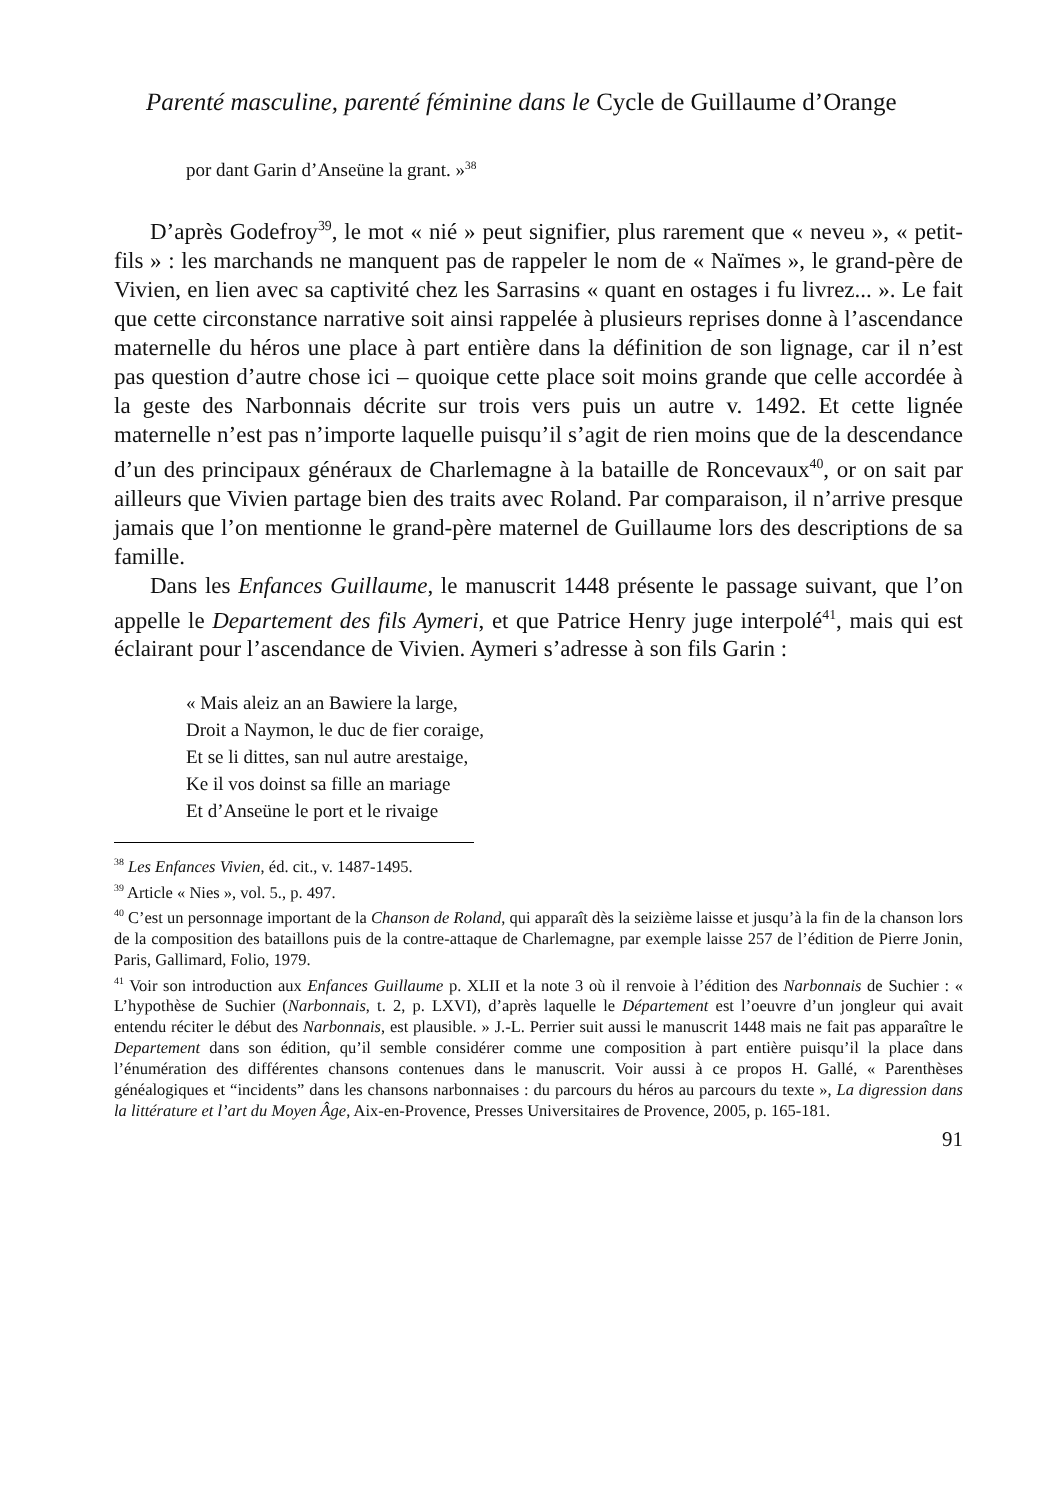Parenté masculine, parenté féminine dans le Cycle de Guillaume d’Orange
por dant Garin d’Anseüne la grant. »<sup>38</sup>
D’après Godefroy<sup>39</sup>, le mot « nié » peut signifier, plus rarement que « neveu », « petit-fils » : les marchands ne manquent pas de rappeler le nom de « Naïmes », le grand-père de Vivien, en lien avec sa captivité chez les Sarrasins « quant en ostages i fu livrez... ». Le fait que cette circonstance narrative soit ainsi rappelée à plusieurs reprises donne à l’ascendance maternelle du héros une place à part entière dans la définition de son lignage, car il n’est pas question d’autre chose ici – quoique cette place soit moins grande que celle accordée à la geste des Narbonnais décrite sur trois vers puis un autre v. 1492. Et cette lignée maternelle n’est pas n’importe laquelle puisqu’il s’agit de rien moins que de la descendance d’un des principaux généraux de Charlemagne à la bataille de Roncevaux<sup>40</sup>, or on sait par ailleurs que Vivien partage bien des traits avec Roland. Par comparaison, il n’arrive presque jamais que l’on mentionne le grand-père maternel de Guillaume lors des descriptions de sa famille.
Dans les Enfances Guillaume, le manuscrit 1448 présente le passage suivant, que l’on appelle le Departement des fils Aymeri, et que Patrice Henry juge interpolé<sup>41</sup>, mais qui est éclairant pour l’ascendance de Vivien. Aymeri s’adresse à son fils Garin :
« Mais aleiz an an Bawiere la large,
Droit a Naymon, le duc de fier coraige,
Et se li dittes, san nul autre arestaige,
Ke il vos doinst sa fille an mariage
Et d’Anseüne le port et le rivaige
<sup>38</sup> Les Enfances Vivien, éd. cit., v. 1487-1495.
<sup>39</sup> Article « Nies », vol. 5., p. 497.
<sup>40</sup> C’est un personnage important de la Chanson de Roland, qui apparaît dès la seizième laisse et jusqu’à la fin de la chanson lors de la composition des bataillons puis de la contre-attaque de Charlemagne, par exemple laisse 257 de l’édition de Pierre Jonin, Paris, Gallimard, Folio, 1979.
<sup>41</sup> Voir son introduction aux Enfances Guillaume p. XLII et la note 3 où il renvoie à l’édition des Narbonnais de Suchier : « L’hypothèse de Suchier (Narbonnais, t. 2, p. LXVI), d’après laquelle le Département est l’oeuvre d’un jongleur qui avait entendu réciter le début des Narbonnais, est plausible. » J.-L. Perrier suit aussi le manuscrit 1448 mais ne fait pas apparaître le Departement dans son édition, qu’il semble considérer comme une composition à part entière puisqu’il la place dans l’énumération des différentes chansons contenues dans le manuscrit. Voir aussi à ce propos H. Gallé, « Parenthèses généalogiques et “incidents” dans les chansons narbonnaises : du parcours du héros au parcours du texte », La digression dans la littérature et l’art du Moyen Âge, Aix-en-Provence, Presses Universitaires de Provence, 2005, p. 165-181.
91